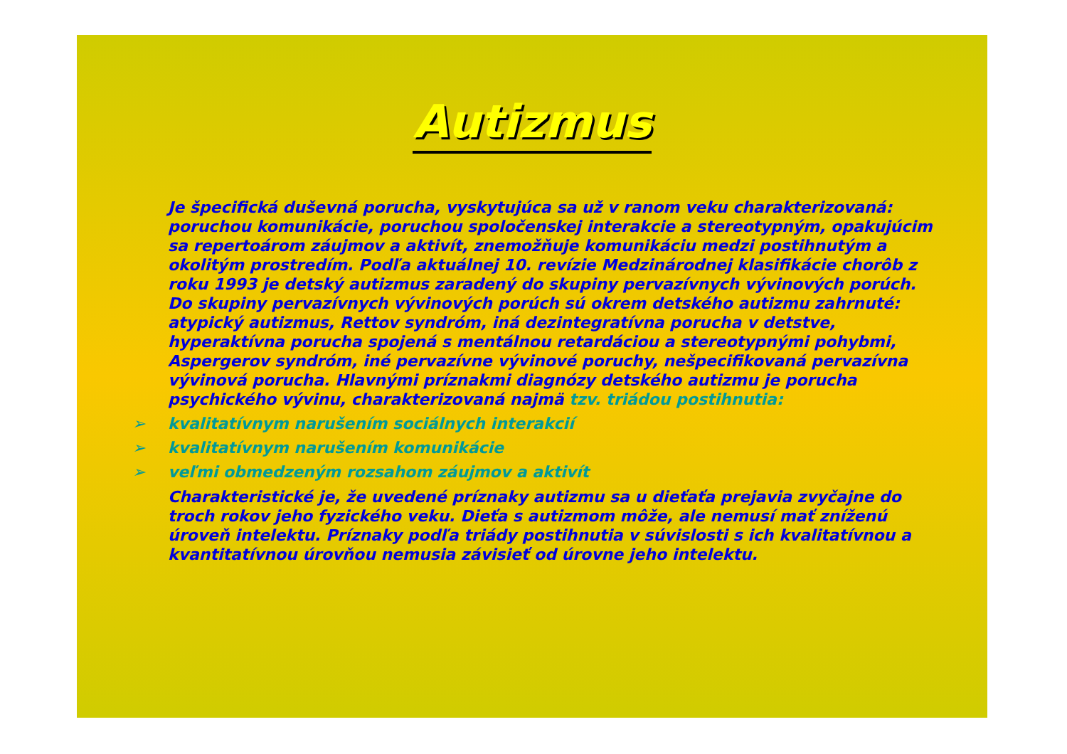Autizmus
Je špecifická duševná porucha, vyskytujúca sa už v ranom veku charakterizovaná: poruchou komunikácie, poruchou spoločenskej interakcie a stereotypným, opakujúcim sa repertoárom záujmov a aktivít, znemožňuje komunikáciu medzi postihnutým a okolitým prostredím. Podľa aktuálnej 10. revízie Medzinárodnej klasifikácie chorôb z roku 1993 je detský autizmus zaradený do skupiny pervazívnych vývinových porúch. Do skupiny pervazívnych vývinových porúch sú okrem detského autizmu zahrnuté: atypický autizmus, Rettov syndróm, iná dezintegratívna porucha v detstve, hyperaktívna porucha spojená s mentálnou retardáciou a stereotypnými pohybmi, Aspergerov syndróm, iné pervazívne vývinové poruchy, nešpecifikovaná pervazívna vývinová porucha. Hlavnými príznakmi diagnózy detského autizmu je porucha psychického vývinu, charakterizovaná najmä tzv. triádou postihnutia:
➢ kvalitatívnym narušením sociálnych interakcií
➢ kvalitatívnym narušením komunikácie
➢ veľmi obmedzeným rozsahom záujmov a aktivít
Charakteristické je, že uvedené príznaky autizmu sa u dieťaťa prejavia zvyčajne do troch rokov jeho fyzického veku. Dieťa s autizmom môže, ale nemusí mať zníženú úroveň intelektu. Príznaky podľa triády postihnutia v súvislosti s ich kvalitatívnou a kvantitatívnou úrovňou nemusia závisieť od úrovne jeho intelektu.